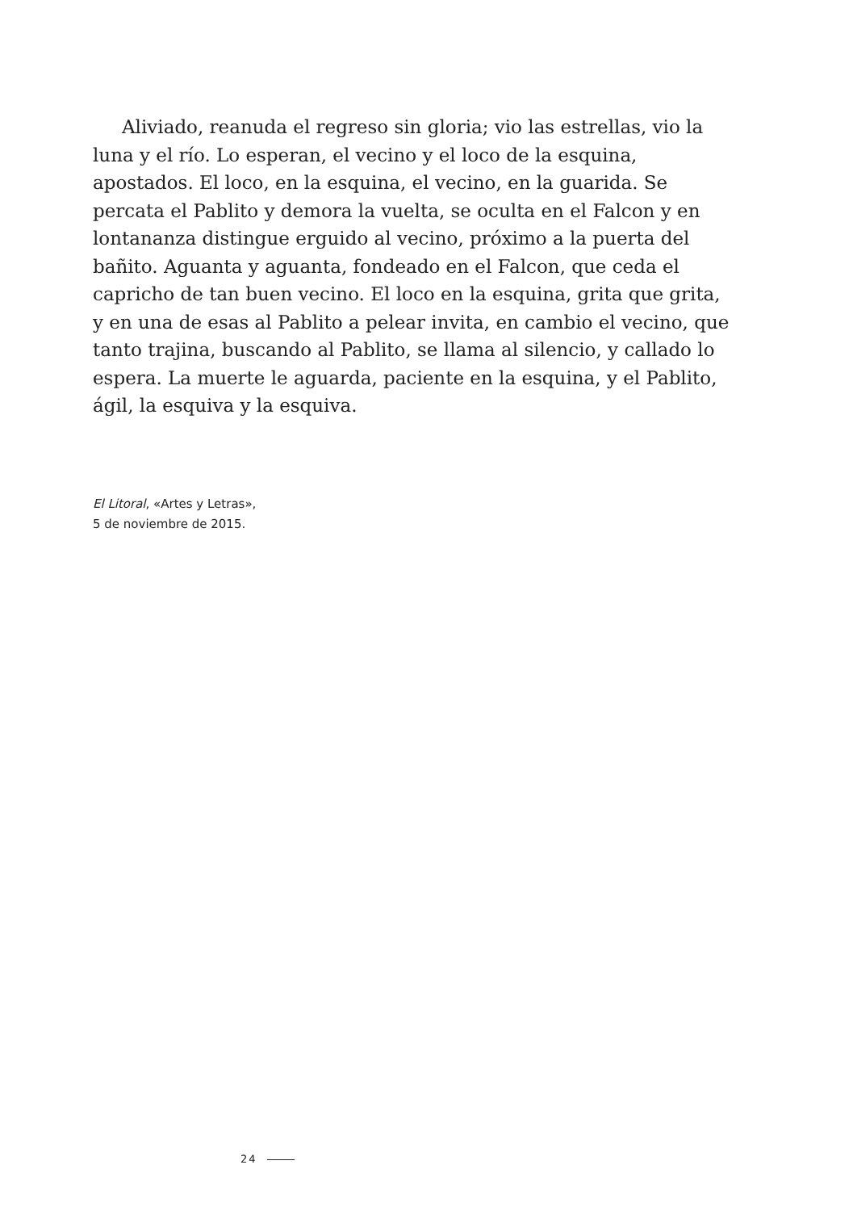Aliviado, reanuda el regreso sin gloria; vio las estrellas, vio la luna y el río. Lo esperan, el vecino y el loco de la esquina, apostados. El loco, en la esquina, el vecino, en la guarida. Se percata el Pablito y demora la vuelta, se oculta en el Falcon y en lontananza distingue erguido al vecino, próximo a la puerta del bañito. Aguanta y aguanta, fondeado en el Falcon, que ceda el capricho de tan buen vecino. El loco en la esquina, grita que grita, y en una de esas al Pablito a pelear invita, en cambio el vecino, que tanto trajina, buscando al Pablito, se llama al silencio, y callado lo espera. La muerte le aguarda, paciente en la esquina, y el Pablito, ágil, la esquiva y la esquiva.
El Litoral, «Artes y Letras»,
5 de noviembre de 2015.
24